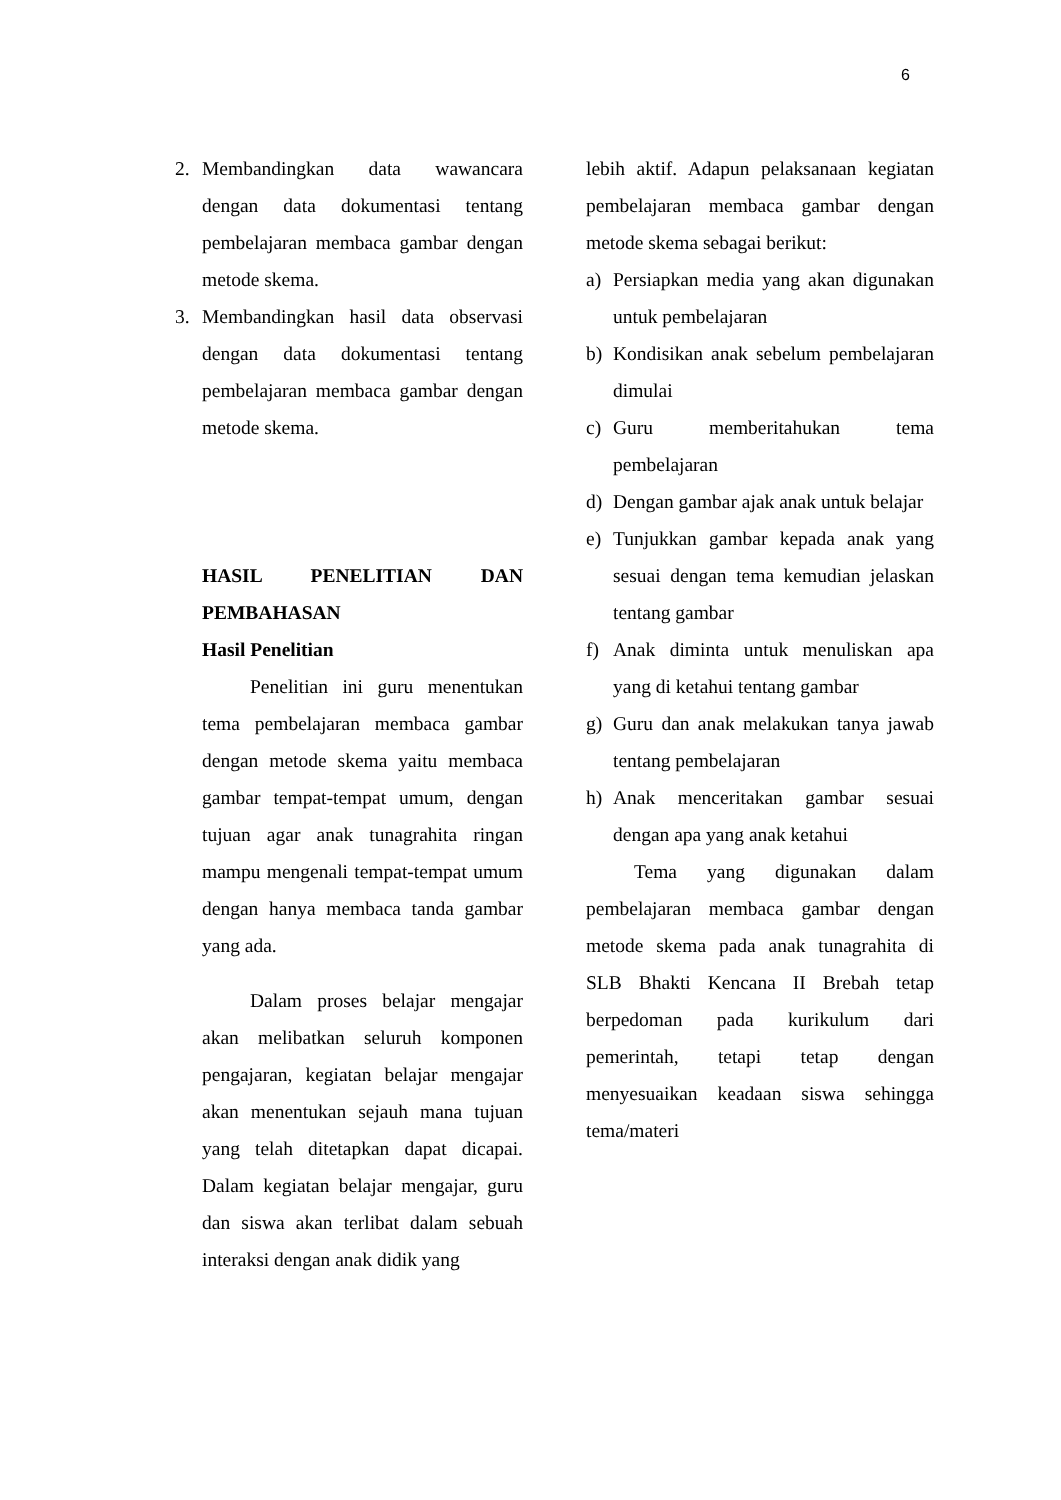6
2. Membandingkan data wawancara dengan data dokumentasi tentang pembelajaran membaca gambar dengan metode skema.
3. Membandingkan hasil data observasi dengan data dokumentasi tentang pembelajaran membaca gambar dengan metode skema.
HASIL PENELITIAN DAN PEMBAHASAN
Hasil Penelitian
Penelitian ini guru menentukan tema pembelajaran membaca gambar dengan metode skema yaitu membaca gambar tempat-tempat umum, dengan tujuan agar anak tunagrahita ringan mampu mengenali tempat-tempat umum dengan hanya membaca tanda gambar yang ada.
Dalam proses belajar mengajar akan melibatkan seluruh komponen pengajaran, kegiatan belajar mengajar akan menentukan sejauh mana tujuan yang telah ditetapkan dapat dicapai. Dalam kegiatan belajar mengajar, guru dan siswa akan terlibat dalam sebuah interaksi dengan anak didik yang
lebih aktif. Adapun pelaksanaan kegiatan pembelajaran membaca gambar dengan metode skema sebagai berikut:
a) Persiapkan media yang akan digunakan untuk pembelajaran
b) Kondisikan anak sebelum pembelajaran dimulai
c) Guru memberitahukan tema pembelajaran
d) Dengan gambar ajak anak untuk belajar
e) Tunjukkan gambar kepada anak yang sesuai dengan tema kemudian jelaskan tentang gambar
f) Anak diminta untuk menuliskan apa yang di ketahui tentang gambar
g) Guru dan anak melakukan tanya jawab tentang pembelajaran
h) Anak menceritakan gambar sesuai dengan apa yang anak ketahui
Tema yang digunakan dalam pembelajaran membaca gambar dengan metode skema pada anak tunagrahita di SLB Bhakti Kencana II Brebah tetap berpedoman pada kurikulum dari pemerintah, tetapi tetap dengan menyesuaikan keadaan siswa sehingga tema/materi